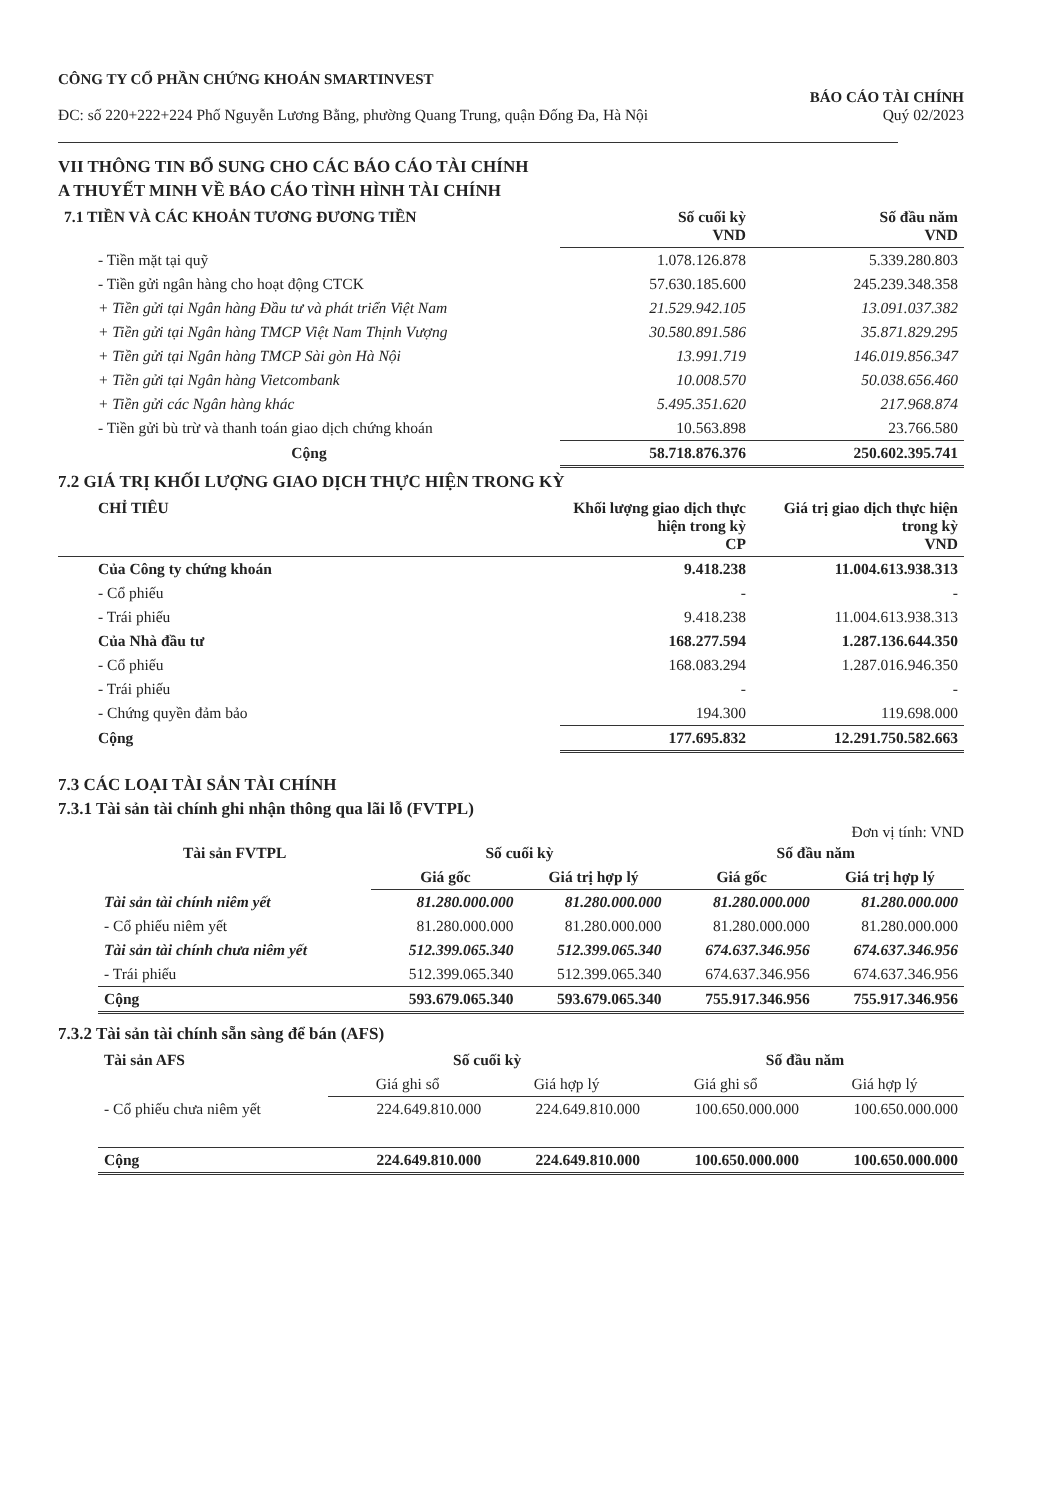CÔNG TY CỔ PHẦN CHỨNG KHOÁN SMARTINVEST
ĐC: số 220+222+224 Phố Nguyễn Lương Bằng, phường Quang Trung, quận Đống Đa, Hà Nội
BÁO CÁO TÀI CHÍNH
Quý 02/2023
VII THÔNG TIN BỔ SUNG CHO CÁC BÁO CÁO TÀI CHÍNH
A THUYẾT MINH VỀ BÁO CÁO TÌNH HÌNH TÀI CHÍNH
| 7.1 TIỀN VÀ CÁC KHOẢN TƯƠNG ĐƯƠNG TIỀN | Số cuối kỳ VND | Số đầu năm VND |
| --- | --- | --- |
| - Tiền mặt tại quỹ | 1.078.126.878 | 5.339.280.803 |
| - Tiền gửi ngân hàng cho hoạt động CTCK | 57.630.185.600 | 245.239.348.358 |
| + Tiền gửi tại Ngân hàng Đầu tư và phát triển Việt Nam | 21.529.942.105 | 13.091.037.382 |
| + Tiền gửi tại Ngân hàng TMCP Việt Nam Thịnh Vượng | 30.580.891.586 | 35.871.829.295 |
| + Tiền gửi tại Ngân hàng TMCP Sài gòn Hà Nội | 13.991.719 | 146.019.856.347 |
| + Tiền gửi tại Ngân hàng Vietcombank | 10.008.570 | 50.038.656.460 |
| + Tiền gửi các Ngân hàng khác | 5.495.351.620 | 217.968.874 |
| - Tiền gửi bù trừ và thanh toán giao dịch chứng khoán | 10.563.898 | 23.766.580 |
| Cộng | 58.718.876.376 | 250.602.395.741 |
7.2 GIÁ TRỊ KHỐI LƯỢNG GIAO DỊCH THỰC HIỆN TRONG KỲ
| CHỈ TIÊU | Khối lượng giao dịch thực hiện trong kỳ CP | Giá trị giao dịch thực hiện trong kỳ VND |
| Của Công ty chứng khoán | 9.418.238 | 11.004.613.938.313 |
| - Cổ phiếu | - | - |
| - Trái phiếu | 9.418.238 | 11.004.613.938.313 |
| Của Nhà đầu tư | 168.277.594 | 1.287.136.644.350 |
| - Cổ phiếu | 168.083.294 | 1.287.016.946.350 |
| - Trái phiếu | - | - |
| - Chứng quyền đảm bảo | 194.300 | 119.698.000 |
| Cộng | 177.695.832 | 12.291.750.582.663 |
7.3 CÁC LOẠI TÀI SẢN TÀI CHÍNH
7.3.1 Tài sản tài chính ghi nhận thông qua lãi lỗ (FVTPL)
Đơn vị tính: VND
| Tài sản FVTPL | Số cuối kỳ | | Số đầu năm | |
| | Giá gốc | Giá trị hợp lý | Giá gốc | Giá trị hợp lý |
| Tài sản tài chính niêm yết | 81.280.000.000 | 81.280.000.000 | 81.280.000.000 | 81.280.000.000 |
| - Cổ phiếu niêm yết | 81.280.000.000 | 81.280.000.000 | 81.280.000.000 | 81.280.000.000 |
| Tài sản tài chính chưa niêm yết | 512.399.065.340 | 512.399.065.340 | 674.637.346.956 | 674.637.346.956 |
| - Trái phiếu | 512.399.065.340 | 512.399.065.340 | 674.637.346.956 | 674.637.346.956 |
| Cộng | 593.679.065.340 | 593.679.065.340 | 755.917.346.956 | 755.917.346.956 |
7.3.2 Tài sản tài chính sẵn sàng để bán (AFS)
| Tài sản AFS | Số cuối kỳ | | Số đầu năm | |
| | Giá ghi sổ | Giá hợp lý | Giá ghi sổ | Giá hợp lý |
| - Cổ phiếu chưa niêm yết | 224.649.810.000 | 224.649.810.000 | 100.650.000.000 | 100.650.000.000 |
| Cộng | 224.649.810.000 | 224.649.810.000 | 100.650.000.000 | 100.650.000.000 |